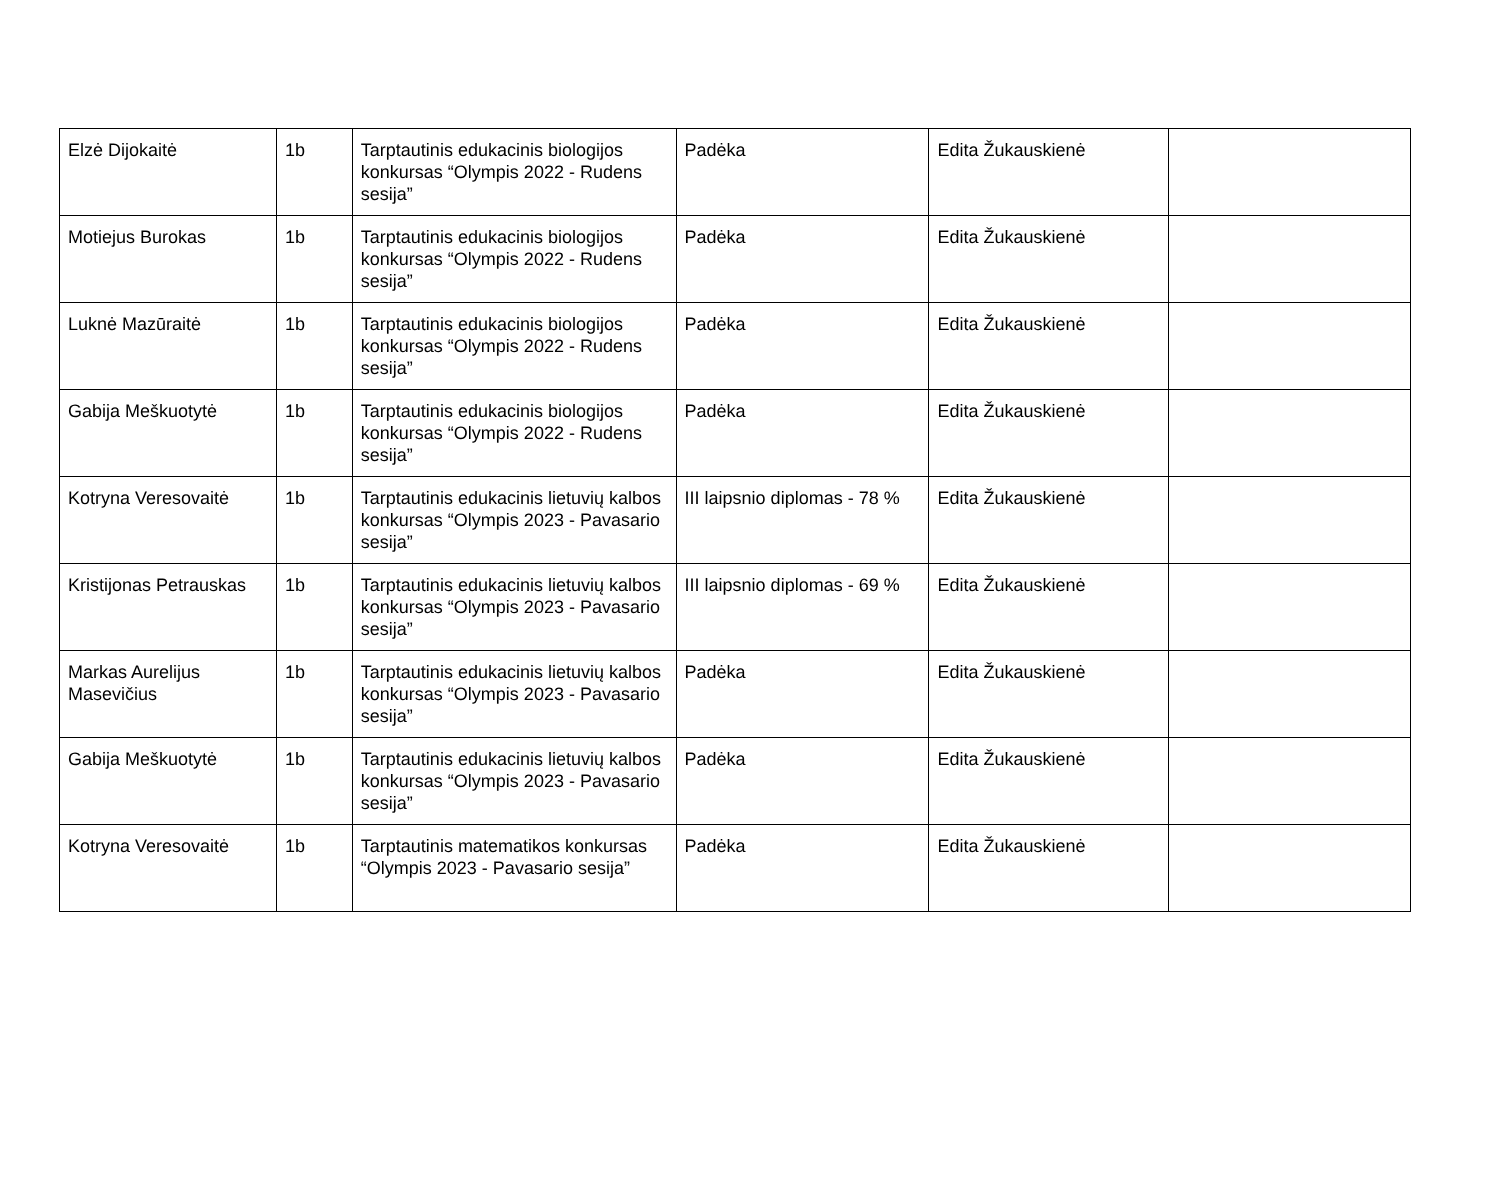| Elzė Dijokaitė | 1b | Tarptautinis edukacinis biologijos konkursas “Olympis 2022 - Rudens sesija” | Padėka | Edita Žukauskienė | |
| Motiejus Burokas | 1b | Tarptautinis edukacinis biologijos konkursas “Olympis 2022 - Rudens sesija” | Padėka | Edita Žukauskienė | |
| Luknė Mazūraitė | 1b | Tarptautinis edukacinis biologijos konkursas “Olympis 2022 - Rudens sesija” | Padėka | Edita Žukauskienė | |
| Gabija Meškuotytė | 1b | Tarptautinis edukacinis biologijos konkursas “Olympis 2022 - Rudens sesija” | Padėka | Edita Žukauskienė | |
| Kotryna Veresovaitė | 1b | Tarptautinis edukacinis lietuvių kalbos konkursas “Olympis 2023 - Pavasario sesija” | III laipsnio diplomas - 78 % | Edita Žukauskienė | |
| Kristijonas Petrauskas | 1b | Tarptautinis edukacinis lietuvių kalbos konkursas “Olympis 2023 - Pavasario sesija” | III laipsnio diplomas - 69 % | Edita Žukauskienė | |
| Markas Aurelijus Masevičius | 1b | Tarptautinis edukacinis lietuvių kalbos konkursas “Olympis 2023 - Pavasario sesija” | Padėka | Edita Žukauskienė | |
| Gabija Meškuotytė | 1b | Tarptautinis edukacinis lietuvių kalbos konkursas “Olympis 2023 - Pavasario sesija” | Padėka | Edita Žukauskienė | |
| Kotryna Veresovaitė | 1b | Tarptautinis matematikos konkursas “Olympis 2023 - Pavasario sesija” | Padėka | Edita Žukauskienė | |